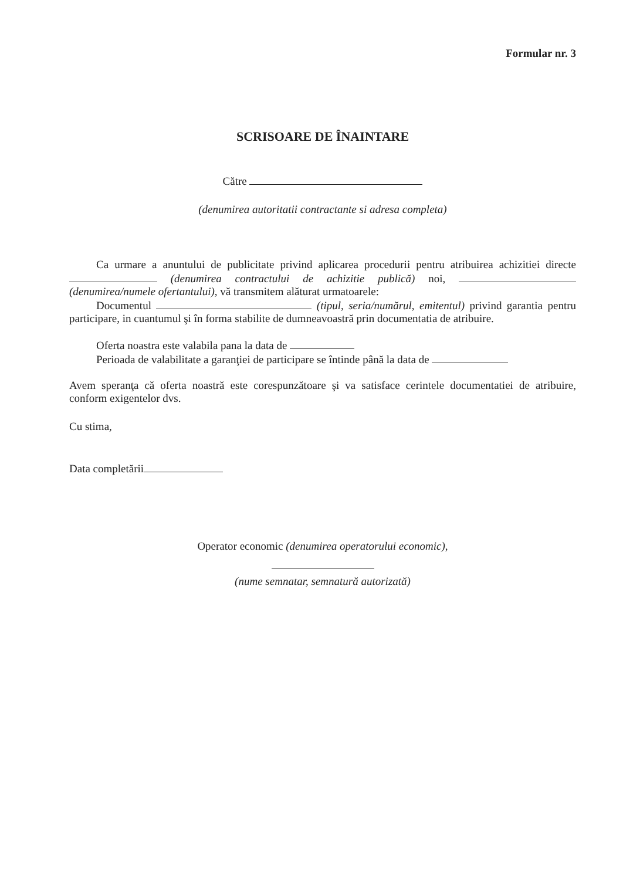Formular nr. 3
SCRISOARE DE ÎNAINTARE
Către
(denumirea autoritatii contractante si adresa completa)
Ca urmare a anuntului de publicitate privind aplicarea procedurii pentru atribuirea achizitiei directe (denumirea contractului de achizitie publică) noi, (denumirea/numele ofertantului), vă transmitem alăturat urmatoarele:
Documentul (tipul, seria/numărul, emitentul) privind garantia pentru participare, in cuantumul şi în forma stabilite de dumneavoastră prin documentatia de atribuire.
Oferta noastra este valabila pana la data de
Perioada de valabilitate a garanţiei de participare se întinde până la data de
Avem speranţa că oferta noastră este corespunzătoare şi va satisface cerintele documentatiei de atribuire, conform exigentelor dvs.
Cu stima,
Data completării
Operator economic (denumirea operatorului economic),
(nume semnatar, semnatură autorizată)